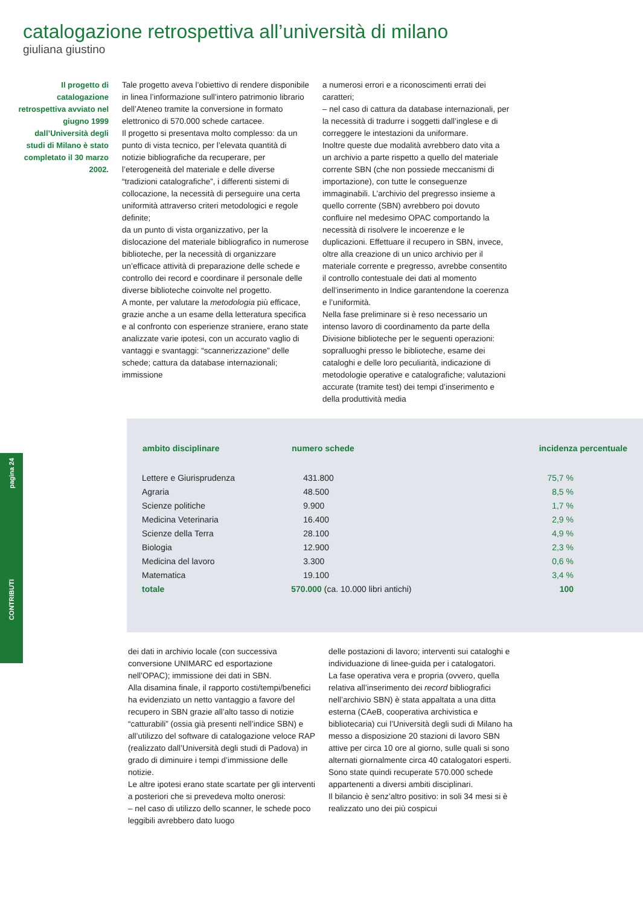pagina 24
CONTRIBUTI
catalogazione retrospettiva all’università di milano
giuliana giustino
Il progetto di catalogazione retrospettiva avviato nel giugno 1999 dall’Università degli studi di Milano è stato completato il 30 marzo 2002.
Tale progetto aveva l’obiettivo di rendere disponibile in linea l’informazione sull’intero patrimonio librario dell’Ateneo tramite la conversione in formato elettronico di 570.000 schede cartacee.
Il progetto si presentava molto complesso: da un punto di vista tecnico, per l’elevata quantità di notizie bibliografiche da recuperare, per l’eterogeneità del materiale e delle diverse “tradizioni catalografiche”, i differenti sistemi di collocazione, la necessità di perseguire una certa uniformità attraverso criteri metodologici e regole definite;
da un punto di vista organizzativo, per la dislocazione del materiale bibliografico in numerose biblioteche, per la necessità di organizzare un’efficace attività di preparazione delle schede e controllo dei record e coordinare il personale delle diverse biblioteche coinvolte nel progetto.
A monte, per valutare la metodologia più efficace, grazie anche a un esame della letteratura specifica e al confronto con esperienze straniere, erano state analizzate varie ipotesi, con un accurato vaglio di vantaggi e svantaggi: “scannerizzazione” delle schede; cattura da database internazionali; immissione
a numerosi errori e a riconoscimenti errati dei caratteri;
– nel caso di cattura da database internazionali, per la necessità di tradurre i soggetti dall’inglese e di correggere le intestazioni da uniformare.
Inoltre queste due modalità avrebbero dato vita a un archivio a parte rispetto a quello del materiale corrente SBN (che non possiede meccanismi di importazione), con tutte le conseguenze immaginabili. L’archivio del pregresso insieme a quello corrente (SBN) avrebbero poi dovuto confluire nel medesimo OPAC comportando la necessità di risolvere le incoerenze e le duplicazioni. Effettuare il recupero in SBN, invece, oltre alla creazione di un unico archivio per il materiale corrente e pregresso, avrebbe consentito il controllo contestuale dei dati al momento dell’inserimento in Indice garantendone la coerenza e l’uniformità.
Nella fase preliminare si è reso necessario un intenso lavoro di coordinamento da parte della Divisione biblioteche per le seguenti operazioni: sopralluoghi presso le biblioteche, esame dei cataloghi e delle loro peculiarità, indicazione di metodologie operative e catalografiche; valutazioni accurate (tramite test) dei tempi d’inserimento e della produttività media
| ambito disciplinare | numero schede | incidenza percentuale |
| --- | --- | --- |
| Lettere e Giurisprudenza | 431.800 | 75,7 % |
| Agraria | 48.500 | 8,5 % |
| Scienze politiche | 9.900 | 1,7 % |
| Medicina Veterinaria | 16.400 | 2,9 % |
| Scienze della Terra | 28.100 | 4,9 % |
| Biologia | 12.900 | 2,3 % |
| Medicina del lavoro | 3.300 | 0,6 % |
| Matematica | 19.100 | 3,4 % |
| totale | 570.000 (ca. 10.000 libri antichi) | 100 |
dei dati in archivio locale (con successiva conversione UNIMARC ed esportazione nell’OPAC); immissione dei dati in SBN.
Alla disamina finale, il rapporto costi/tempi/benefici ha evidenziato un netto vantaggio a favore del recupero in SBN grazie all’alto tasso di notizie “catturabili” (ossia già presenti nell’indice SBN) e all’utilizzo del software di catalogazione veloce RAP (realizzato dall’Università degli studi di Padova) in grado di diminuire i tempi d’immissione delle notizie.
Le altre ipotesi erano state scartate per gli interventi a posteriori che si prevedeva molto onerosi:
– nel caso di utilizzo dello scanner, le schede poco leggibili avrebbero dato luogo
delle postazioni di lavoro; interventi sui cataloghi e individuazione di linee-guida per i catalogatori.
La fase operativa vera e propria (ovvero, quella relativa all’inserimento dei record bibliografici nell’archivio SBN) è stata appaltata a una ditta esterna (CAeB, cooperativa archivistica e bibliotecaria) cui l’Università degli sudi di Milano ha messo a disposizione 20 stazioni di lavoro SBN attive per circa 10 ore al giorno, sulle quali si sono alternati giornalmente circa 40 catalogatori esperti.
Sono state quindi recuperate 570.000 schede appartenenti a diversi ambiti disciplinari.
Il bilancio è senz’altro positivo: in soli 34 mesi si è realizzato uno dei più cospicui